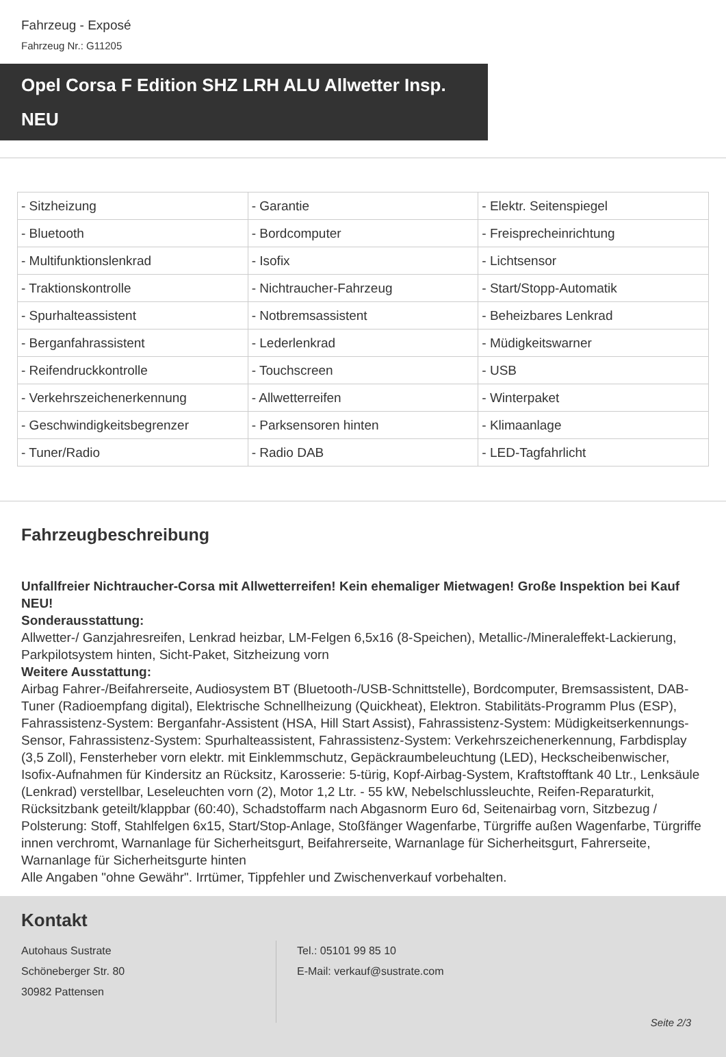Fahrzeug - Exposé
Fahrzeug Nr.: G11205
Opel Corsa F Edition SHZ LRH ALU Allwetter Insp. NEU
| - Sitzheizung | - Garantie | - Elektr. Seitenspiegel |
| - Bluetooth | - Bordcomputer | - Freisprecheinrichtung |
| - Multifunktionslenkrad | - Isofix | - Lichtsensor |
| - Traktionskontrolle | - Nichtraucher-Fahrzeug | - Start/Stopp-Automatik |
| - Spurhalteassistent | - Notbremsassistent | - Beheizbares Lenkrad |
| - Berganfahrassistent | - Lederlenkrad | - Müdigkeitswarner |
| - Reifendruckkontrolle | - Touchscreen | - USB |
| - Verkehrszeichenerkennung | - Allwetterreifen | - Winterpaket |
| - Geschwindigkeitsbegrenzer | - Parksensoren hinten | - Klimaanlage |
| - Tuner/Radio | - Radio DAB | - LED-Tagfahrlicht |
Fahrzeugbeschreibung
Unfallfreier Nichtraucher-Corsa mit Allwetterreifen! Kein ehemaliger Mietwagen! Große Inspektion bei Kauf NEU!
Sonderausstattung:
Allwetter-/ Ganzjahresreifen, Lenkrad heizbar, LM-Felgen 6,5x16 (8-Speichen), Metallic-/Mineraleffekt-Lackierung, Parkpilotsystem hinten, Sicht-Paket, Sitzheizung vorn
Weitere Ausstattung:
Airbag Fahrer-/Beifahrerseite, Audiosystem BT (Bluetooth-/USB-Schnittstelle), Bordcomputer, Bremsassistent, DAB-Tuner (Radioempfang digital), Elektrische Schnellheizung (Quickheat), Elektron. Stabilitäts-Programm Plus (ESP), Fahrassistenz-System: Berganfahr-Assistent (HSA, Hill Start Assist), Fahrassistenz-System: Müdigkeitserkennungs-Sensor, Fahrassistenz-System: Spurhalteassistent, Fahrassistenz-System: Verkehrszeichenerkennung, Farbdisplay (3,5 Zoll), Fensterheber vorn elektr. mit Einklemmschutz, Gepäckraumbeleuchtung (LED), Heckscheibenwischer, Isofix-Aufnahmen für Kindersitz an Rücksitz, Karosserie: 5-türig, Kopf-Airbag-System, Kraftstofftank 40 Ltr., Lenksäule (Lenkrad) verstellbar, Leseleuchten vorn (2), Motor 1,2 Ltr. - 55 kW, Nebelschlussleuchte, Reifen-Reparaturkit, Rücksitzbank geteilt/klappbar (60:40), Schadstoffarm nach Abgasnorm Euro 6d, Seitenairbag vorn, Sitzbezug / Polsterung: Stoff, Stahlfelgen 6x15, Start/Stop-Anlage, Stoßfänger Wagenfarbe, Türgriffe außen Wagenfarbe, Türgriffe innen verchromt, Warnanlage für Sicherheitsgurt, Beifahrerseite, Warnanlage für Sicherheitsgurt, Fahrerseite, Warnanlage für Sicherheitsgurte hinten
Alle Angaben "ohne Gewähr". Irrtümer, Tippfehler und Zwischenverkauf vorbehalten.
Kontakt
Autohaus Sustrate
Schöneberger Str. 80
30982 Pattensen
Tel.: 05101 99 85 10
E-Mail: verkauf@sustrate.com
Seite 2/3